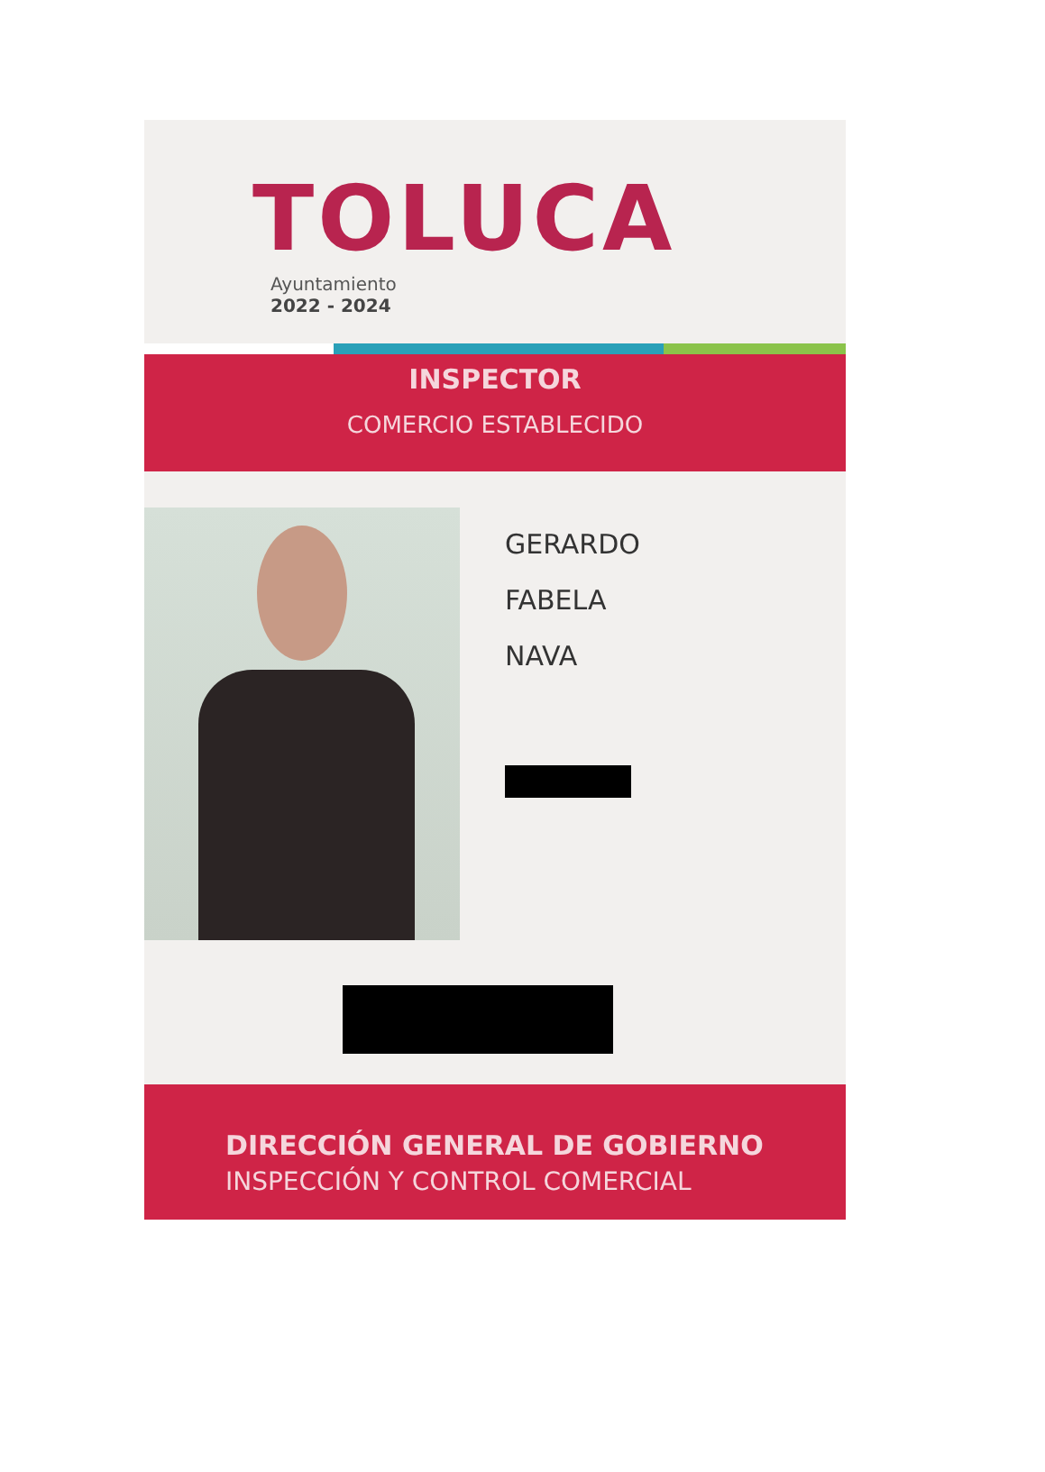TOLUCA
Ayuntamiento
2022 - 2024
INSPECTOR
COMERCIO ESTABLECIDO
GERARDO
FABELA
NAVA
DIRECCIÓN GENERAL DE GOBIERNO
INSPECCIÓN Y CONTROL COMERCIAL